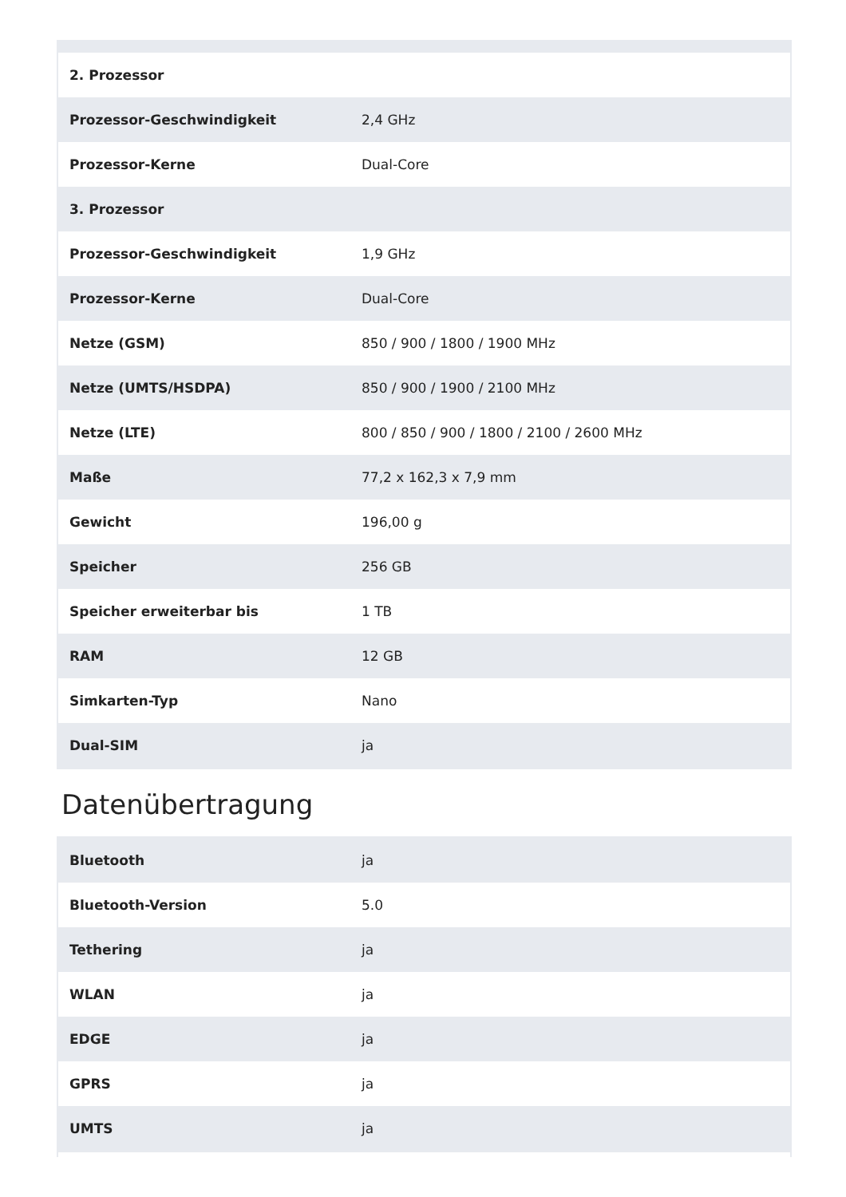| 2. Prozessor | |
| Prozessor-Geschwindigkeit | 2,4 GHz |
| Prozessor-Kerne | Dual-Core |
| 3. Prozessor | |
| Prozessor-Geschwindigkeit | 1,9 GHz |
| Prozessor-Kerne | Dual-Core |
| Netze (GSM) | 850 / 900 / 1800 / 1900 MHz |
| Netze (UMTS/HSDPA) | 850 / 900 / 1900 / 2100 MHz |
| Netze (LTE) | 800 / 850 / 900 / 1800 / 2100 / 2600 MHz |
| Maße | 77,2 x 162,3 x 7,9 mm |
| Gewicht | 196,00 g |
| Speicher | 256 GB |
| Speicher erweiterbar bis | 1 TB |
| RAM | 12 GB |
| Simkarten-Typ | Nano |
| Dual-SIM | ja |
Datenübertragung
| Bluetooth | ja |
| Bluetooth-Version | 5.0 |
| Tethering | ja |
| WLAN | ja |
| EDGE | ja |
| GPRS | ja |
| UMTS | ja |